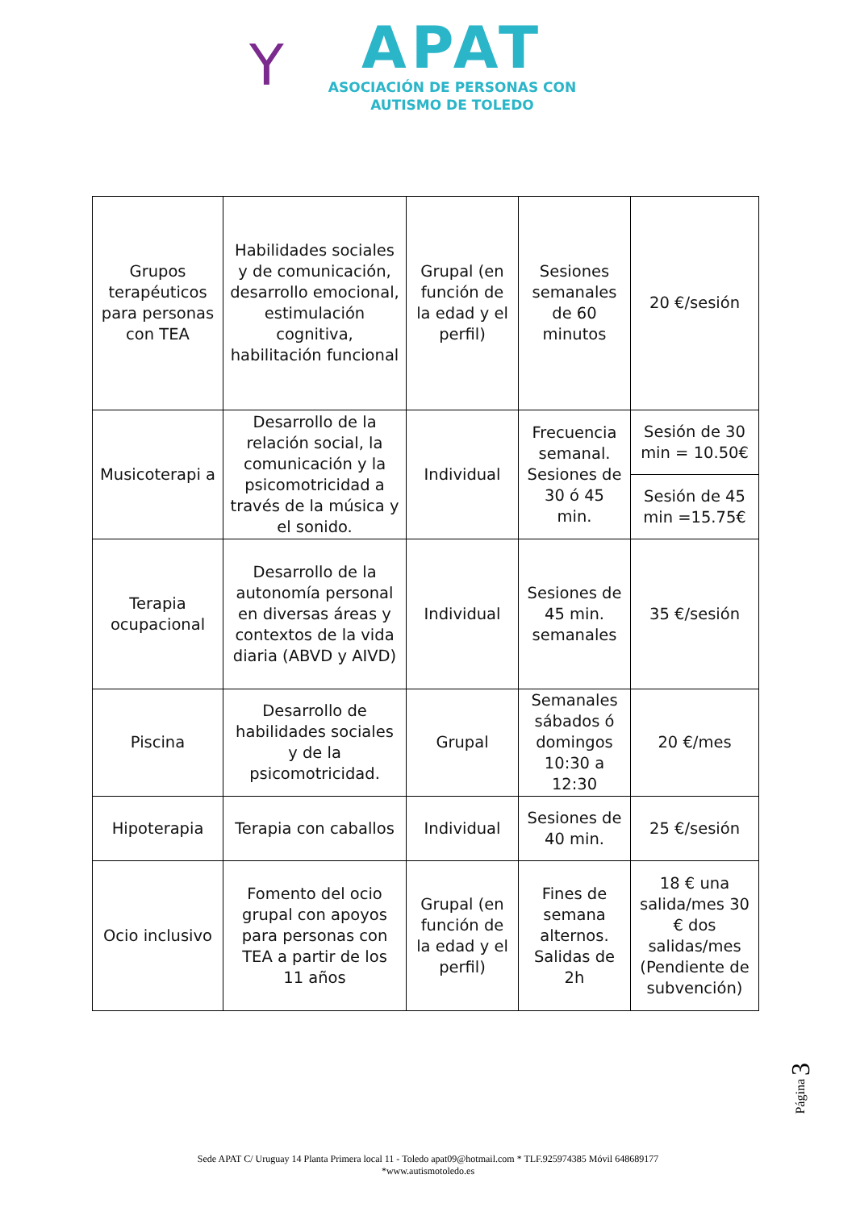Y
APAT
ASOCIACIÓN DE PERSONAS CON
AUTISMO DE TOLEDO
| Grupos terapéuticos para personas con TEA | Habilidades sociales y de comunicación, desarrollo emocional, estimulación cognitiva, habilitación funcional | Grupal (en función de la edad y el perfil) | Sesiones semanales de 60 minutos | 20 €/sesión |
| Musicoterapi a | Desarrollo de la relación social, la comunicación y la psicomotricidad a través de la música y el sonido. | Individual | Frecuencia semanal. Sesiones de 30 ó 45 min. | Sesión de 30 min = 10.50€ |
| | | | | Sesión de 45 min =15.75€ |
| Terapia ocupacional | Desarrollo de la autonomía personal en diversas áreas y contextos de la vida diaria (ABVD y AIVD) | Individual | Sesiones de 45 min. semanales | 35 €/sesión |
| Piscina | Desarrollo de habilidades sociales y de la psicomotricidad. | Grupal | Semanales sábados ó domingos 10:30 a 12:30 | 20 €/mes |
| Hipoterapia | Terapia con caballos | Individual | Sesiones de 40 min. | 25 €/sesión |
| Ocio inclusivo | Fomento del ocio grupal con apoyos para personas con TEA a partir de los 11 años | Grupal (en función de la edad y el perfil) | Fines de semana alternos. Salidas de 2h | 18 € una salida/mes 30 € dos salidas/mes (Pendiente de subvención) |
Página 3
Sede APAT C/ Uruguay 14 Planta Primera local 11 - Toledo apat09@hotmail.com * TLF.925974385 Móvil 648689177
*www.autismotoledo.es